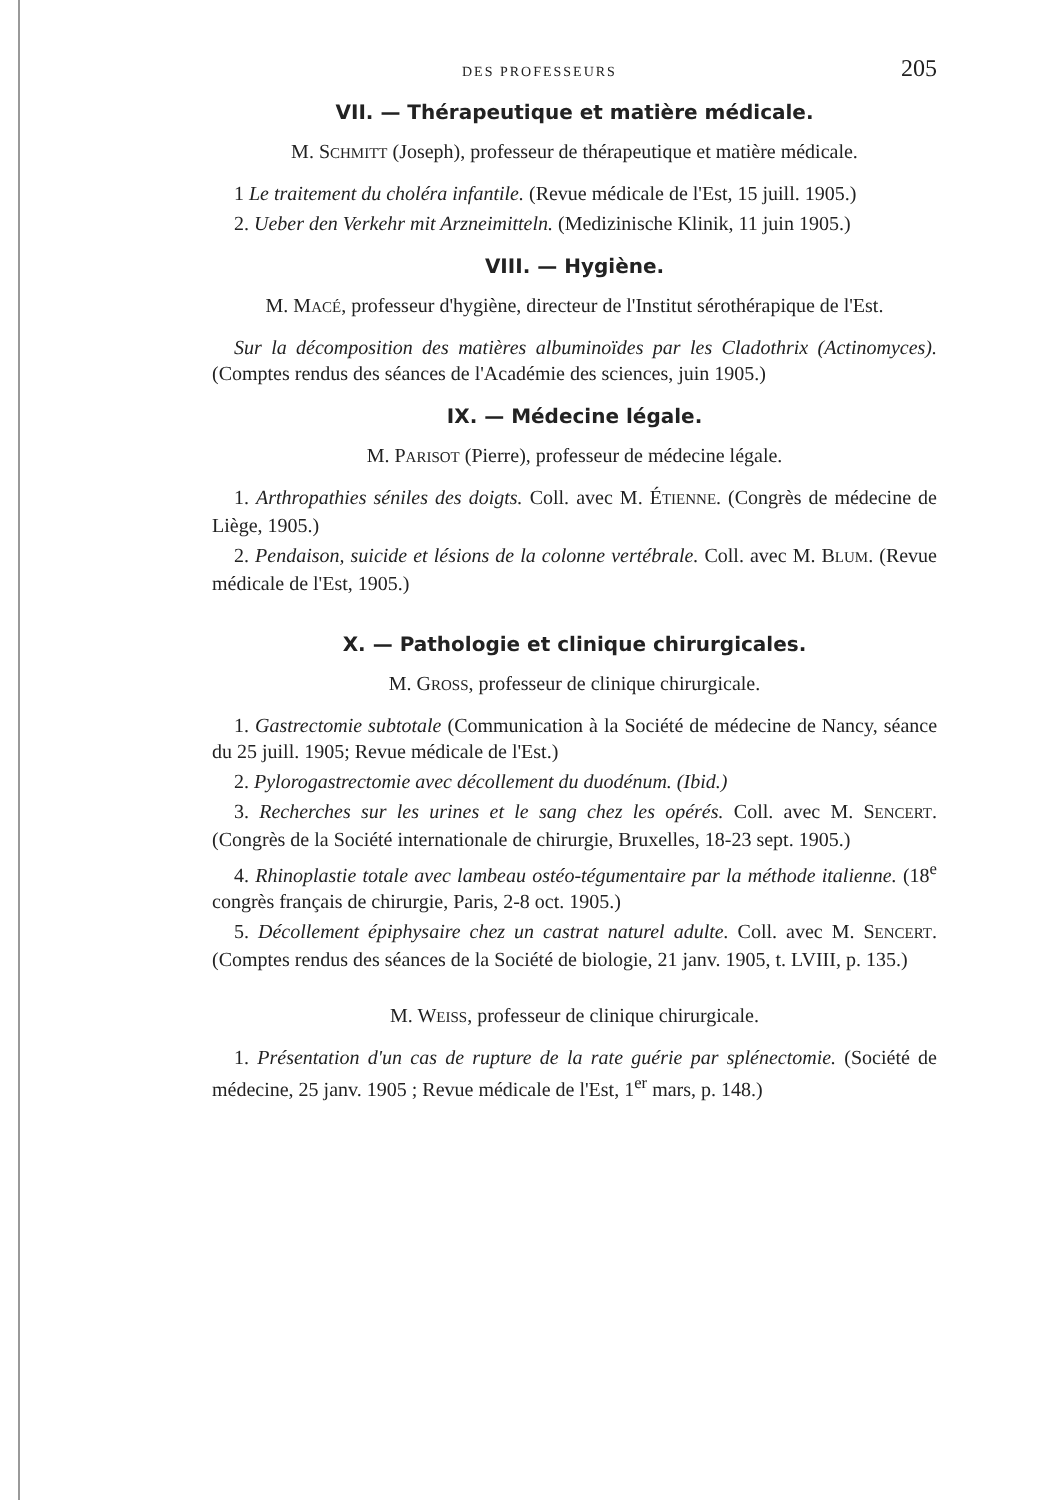DES PROFESSEURS 205
VII. — Thérapeutique et matière médicale.
M. SCHMITT (Joseph), professeur de thérapeutique et matière médicale.
1 Le traitement du choléra infantile. (Revue médicale de l'Est, 15 juill. 1905.)
2. Ueber den Verkehr mit Arzneimitteln. (Medizinische Klinik, 11 juin 1905.)
VIII. — Hygiène.
M. MACÉ, professeur d'hygiène, directeur de l'Institut sérothérapique de l'Est.
Sur la décomposition des matières albuminoïdes par les Cladothrix (Actinomyces). (Comptes rendus des séances de l'Académie des sciences, juin 1905.)
IX. — Médecine légale.
M. PARISOT (Pierre), professeur de médecine légale.
1. Arthropathies séniles des doigts. Coll. avec M. ÉTIENNE. (Congrès de médecine de Liège, 1905.)
2. Pendaison, suicide et lésions de la colonne vertébrale. Coll. avec M. BLUM. (Revue médicale de l'Est, 1905.)
X. — Pathologie et clinique chirurgicales.
M. GROSS, professeur de clinique chirurgicale.
1. Gastrectomie subtotale (Communication à la Société de médecine de Nancy, séance du 25 juill. 1905; Revue médicale de l'Est.)
2. Pylorogastrectomie avec décollement du duodénum. (Ibid.)
3. Recherches sur les urines et le sang chez les opérés. Coll. avec M. SENCERT. (Congrès de la Société internationale de chirurgie, Bruxelles, 18-23 sept. 1905.)
4. Rhinoplastie totale avec lambeau ostéo-tégumentaire par la méthode italienne. (18<sup>e</sup> congrès français de chirurgie, Paris, 2-8 oct. 1905.)
5. Décollement épiphysaire chez un castrat naturel adulte. Coll. avec M. SENCERT. (Comptes rendus des séances de la Société de biologie, 21 janv. 1905, t. LVIII, p. 135.)
M. WEISS, professeur de clinique chirurgicale.
1. Présentation d'un cas de rupture de la rate guérie par splénectomie. (Société de médecine, 25 janv. 1905 ; Revue médicale de l'Est, 1<sup>er</sup> mars, p. 148.)